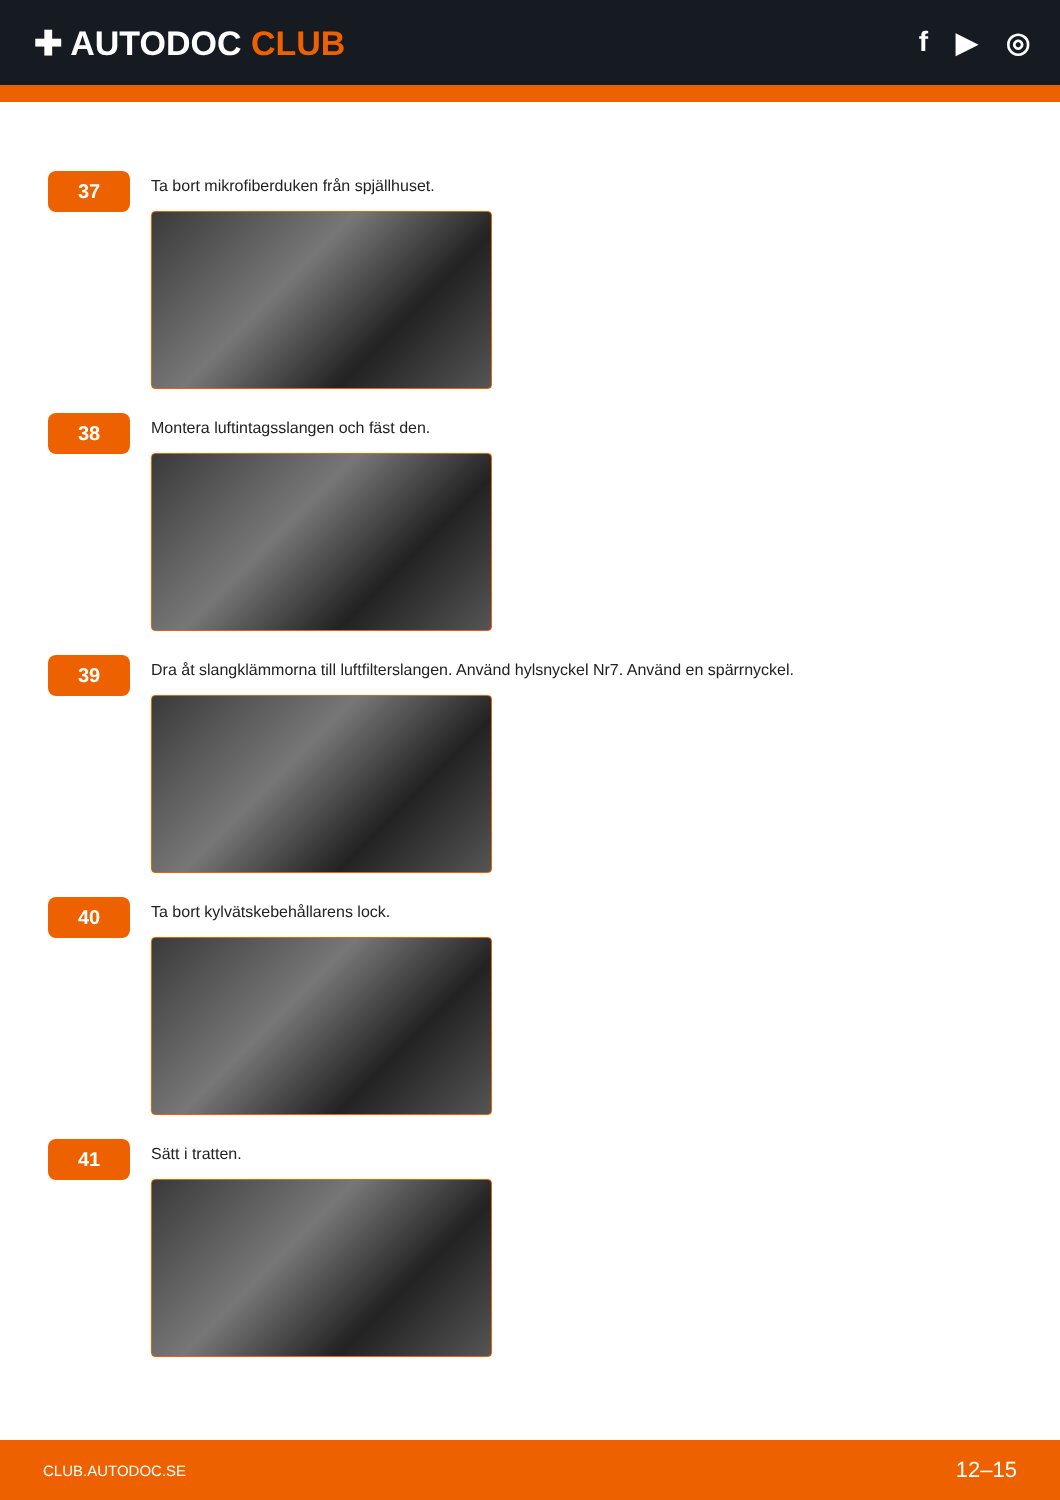✚ AUTODOC CLUB
f ▶ ◎
37
Ta bort mikrofiberduken från spjällhuset.
38
Montera luftintagsslangen och fäst den.
39
Dra åt slangklämmorna till luftfilterslangen. Använd hylsnyckel Nr7. Använd en spärrnyckel.
40
Ta bort kylvätskebehållarens lock.
41
Sätt i tratten.
CLUB.AUTODOC.SE 12–15